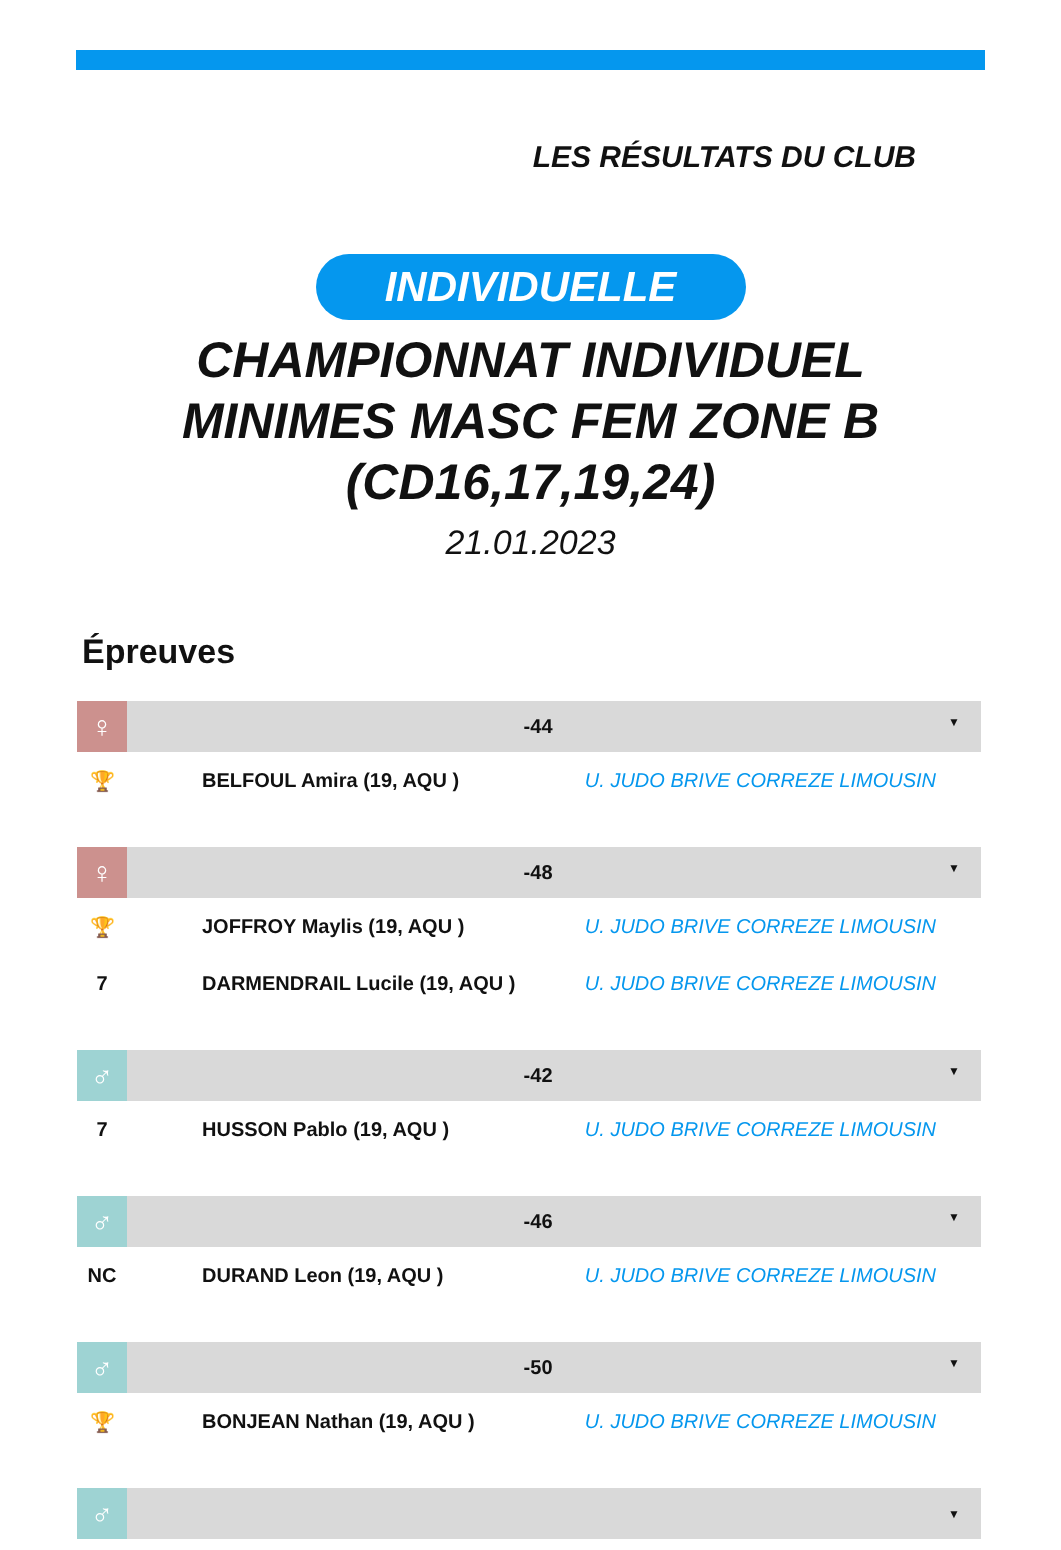LES RÉSULTATS DU CLUB
INDIVIDUELLE
CHAMPIONNAT INDIVIDUEL
MINIMES MASC FEM ZONE B
(CD16,17,19,24)
21.01.2023
Épreuves
| ♀ | -44 ▼ | |
| --- | --- | --- |
| 🏆 | BELFOUL Amira (19, AQU ) | U. JUDO BRIVE CORREZE LIMOUSIN |
| ♀ | -48 ▼ | |
| --- | --- | --- |
| 🏆 | JOFFROY Maylis (19, AQU ) | U. JUDO BRIVE CORREZE LIMOUSIN |
| 7 | DARMENDRAIL Lucile (19, AQU ) | U. JUDO BRIVE CORREZE LIMOUSIN |
| ♂ | -42 ▼ | |
| --- | --- | --- |
| 7 | HUSSON Pablo (19, AQU ) | U. JUDO BRIVE CORREZE LIMOUSIN |
| ♂ | -46 ▼ | |
| --- | --- | --- |
| NC | DURAND Leon (19, AQU ) | U. JUDO BRIVE CORREZE LIMOUSIN |
| ♂ | -50 ▼ | |
| --- | --- | --- |
| 🏆 | BONJEAN Nathan (19, AQU ) | U. JUDO BRIVE CORREZE LIMOUSIN |
| ♂ | ▼ |
| --- | --- |